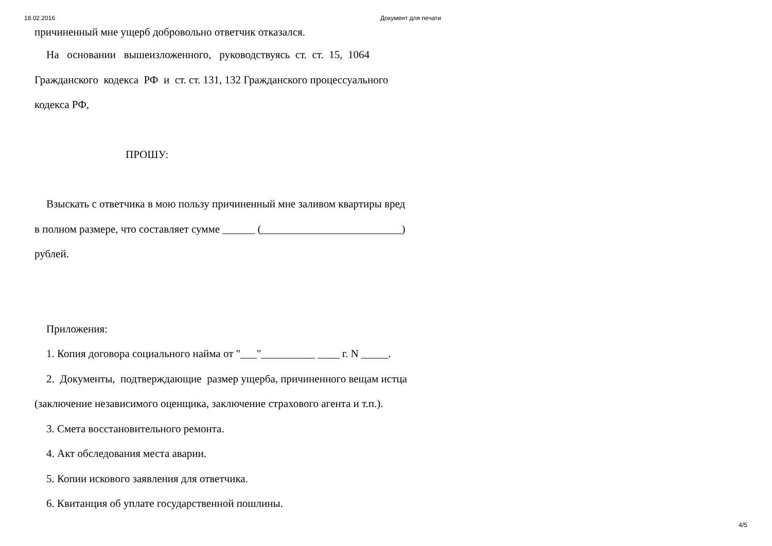18.02.2016 Документ для печати
причиненный мне ущерб добровольно ответчик отказался.
На основании вышеизложенного, руководствуясь ст. ст. 15, 1064
Гражданского кодекса РФ и ст. ст. 131, 132 Гражданского процессуального
кодекса РФ,
ПРОШУ:
Взыскать с ответчика в мою пользу причиненный мне заливом квартиры вред
в полном размере, что составляет сумме ______ (__________________________)
рублей.
Приложения:
1. Копия договора социального найма от "___"__________ ____ г. N _____.
2. Документы, подтверждающие размер ущерба, причиненного вещам истца
(заключение независимого оценщика, заключение страхового агента и т.п.).
3. Смета восстановительного ремонта.
4. Акт обследования места аварии.
5. Копии искового заявления для ответчика.
6. Квитанция об уплате государственной пошлины.
4/5